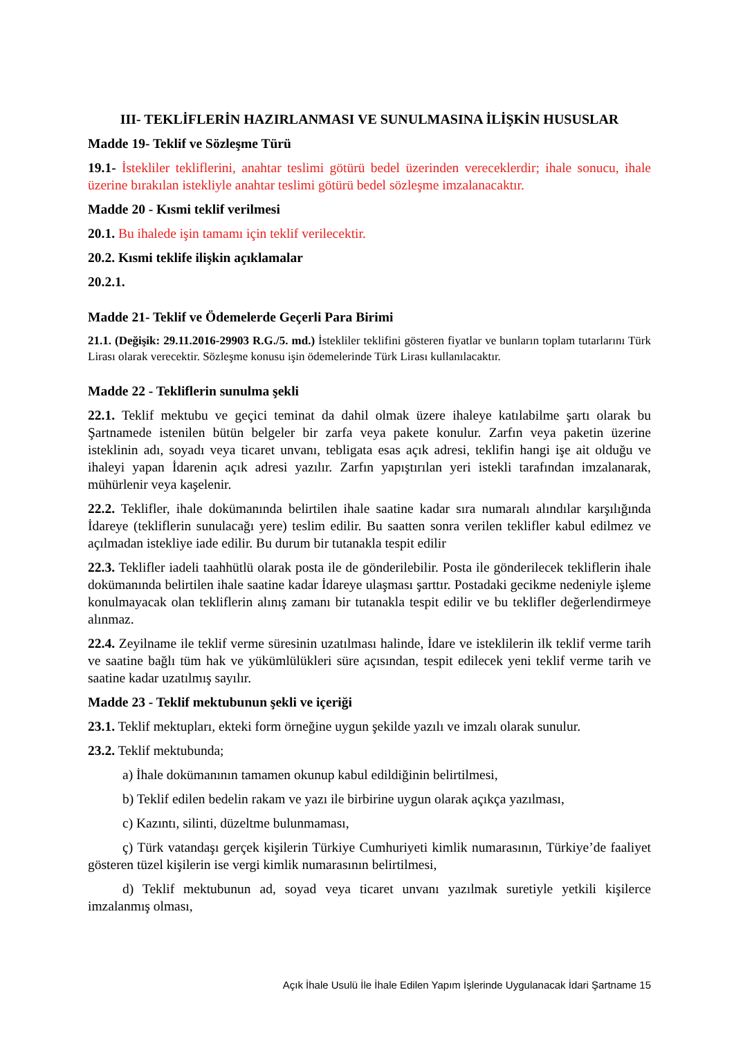III- TEKLİFLERİN HAZIRLANMASI VE SUNULMASINA İLİŞKİN HUSUSLAR
Madde 19- Teklif ve Sözleşme Türü
19.1- İstekliler tekliflerini, anahtar teslimi götürü bedel üzerinden vereceklerdir; ihale sonucu, ihale üzerine bırakılan istekliyle anahtar teslimi götürü bedel sözleşme imzalanacaktır.
Madde 20 - Kısmi teklif verilmesi
20.1. Bu ihalede işin tamamı için teklif verilecektir.
20.2. Kısmi teklife ilişkin açıklamalar
20.2.1.
Madde 21- Teklif ve Ödemelerde Geçerli Para Birimi
21.1. (Değişik: 29.11.2016-29903 R.G./5. md.) İstekliler teklifini gösteren fiyatlar ve bunların toplam tutarlarını Türk Lirası olarak verecektir. Sözleşme konusu işin ödemelerinde Türk Lirası kullanılacaktır.
Madde 22 - Tekliflerin sunulma şekli
22.1. Teklif mektubu ve geçici teminat da dahil olmak üzere ihaleye katılabilme şartı olarak bu Şartnamede istenilen bütün belgeler bir zarfa veya pakete konulur. Zarfın veya paketin üzerine isteklinin adı, soyadı veya ticaret unvanı, tebligata esas açık adresi, teklifin hangi işe ait olduğu ve ihaleyi yapan İdarenin açık adresi yazılır. Zarfın yapıştırılan yeri istekli tarafından imzalanarak, mühürlenir veya kaşelenir.
22.2. Teklifler, ihale dokümanında belirtilen ihale saatine kadar sıra numaralı alındılar karşılığında İdareye (tekliflerin sunulacağı yere) teslim edilir. Bu saatten sonra verilen teklifler kabul edilmez ve açılmadan istekliye iade edilir. Bu durum bir tutanakla tespit edilir
22.3. Teklifler iadeli taahhütlü olarak posta ile de gönderilebilir. Posta ile gönderilecek tekliflerin ihale dokümanında belirtilen ihale saatine kadar İdareye ulaşması şarttır. Postadaki gecikme nedeniyle işleme konulmayacak olan tekliflerin alınış zamanı bir tutanakla tespit edilir ve bu teklifler değerlendirmeye alınmaz.
22.4. Zeyilname ile teklif verme süresinin uzatılması halinde, İdare ve isteklilerin ilk teklif verme tarih ve saatine bağlı tüm hak ve yükümlülükleri süre açısından, tespit edilecek yeni teklif verme tarih ve saatine kadar uzatılmış sayılır.
Madde 23 - Teklif mektubunun şekli ve içeriği
23.1. Teklif mektupları, ekteki form örneğine uygun şekilde yazılı ve imzalı olarak sunulur.
23.2. Teklif mektubunda;
a) İhale dokümanının tamamen okunup kabul edildiğinin belirtilmesi,
b) Teklif edilen bedelin rakam ve yazı ile birbirine uygun olarak açıkça yazılması,
c) Kazıntı, silinti, düzeltme bulunmaması,
ç) Türk vatandaşı gerçek kişilerin Türkiye Cumhuriyeti kimlik numarasının, Türkiye’de faaliyet gösteren tüzel kişilerin ise vergi kimlik numarasının belirtilmesi,
d) Teklif mektubunun ad, soyad veya ticaret unvanı yazılmak suretiyle yetkili kişilerce imzalanmış olması,
Açık İhale Usulü İle İhale Edilen Yapım İşlerinde Uygulanacak İdari Şartname 15